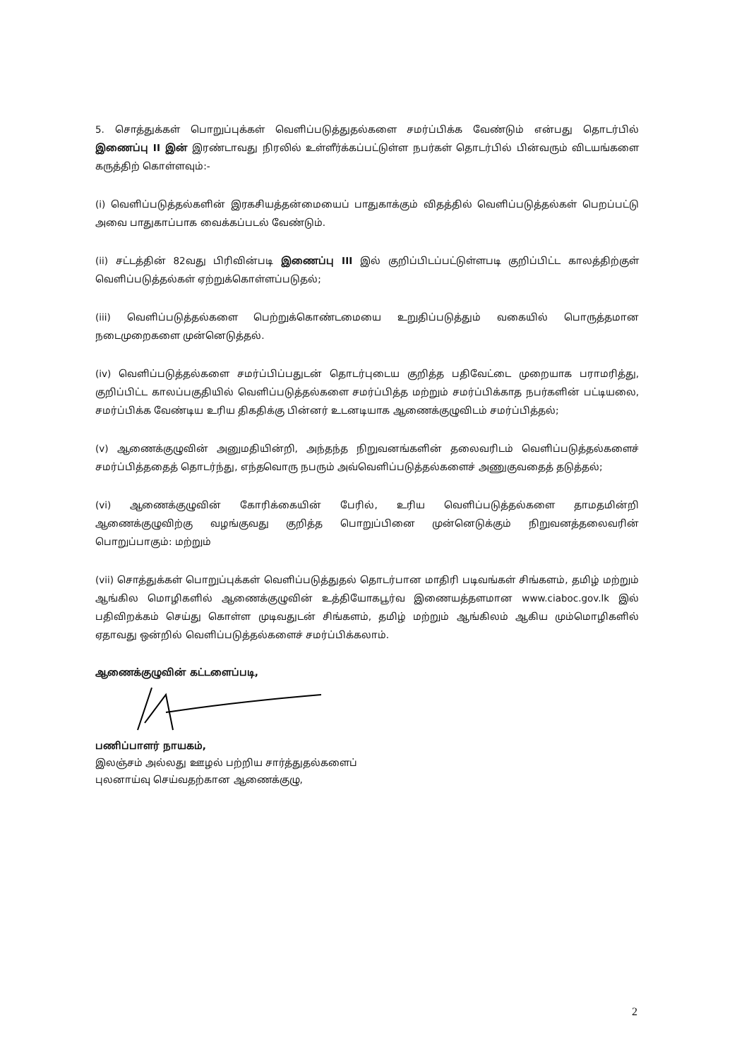5. சொத்துக்கள் பொறுப்புக்கள் வெளிப்படுத்துதல்களை சமர்ப்பிக்க வேண்டும் என்பது தொடர்பில் இணைப்பு II இன் இரண்டாவது நிரலில் உள்ளீர்க்கப்பட்டுள்ள நபர்கள் தொடர்பில் பின்வரும் விடயங்களை கருத்திற் கொள்ளவும்:-
(i) வெளிப்படுத்தல்களின் இரகசியத்தன்மையைப் பாதுகாக்கும் விதத்தில் வெளிப்படுத்தல்கள் பெறப்பட்டு அவை பாதுகாப்பாக வைக்கப்படல் வேண்டும்.
(ii) சட்டத்தின் 82வது பிரிவின்படி இணைப்பு III இல் குறிப்பிடப்பட்டுள்ளபடி குறிப்பிட்ட காலத்திற்குள் வெளிப்படுத்தல்கள் ஏற்றுக்கொள்ளப்படுதல்;
(iii) வெளிப்படுத்தல்களை பெற்றுக்கொண்டமையை உறுதிப்படுத்தும் வகையில் பொருத்தமான நடைமுறைகளை முன்னெடுத்தல்.
(iv) வெளிப்படுத்தல்களை சமர்ப்பிப்பதுடன் தொடர்புடைய குறித்த பதிவேட்டை முறையாக பராமரித்து, குறிப்பிட்ட காலப்பகுதியில் வெளிப்படுத்தல்களை சமர்ப்பித்த மற்றும் சமர்ப்பிக்காத நபர்களின் பட்டியலை, சமர்ப்பிக்க வேண்டிய உரிய திகதிக்கு பின்னர் உடனடியாக ஆணைக்குழுவிடம் சமர்ப்பித்தல்;
(v) ஆணைக்குழுவின் அனுமதியின்றி, அந்தந்த நிறுவனங்களின் தலைவரிடம் வெளிப்படுத்தல்களைச் சமர்ப்பித்ததைத் தொடர்ந்து, எந்தவொரு நபரும் அவ்வெளிப்படுத்தல்களைச் அணுகுவதைத் தடுத்தல்;
(vi) ஆணைக்குழுவின் கோரிக்கையின் பேரில், உரிய வெளிப்படுத்தல்களை தாமதமின்றி ஆணைக்குழுவிற்கு வழங்குவது குறித்த பொறுப்பினை முன்னெடுக்கும் நிறுவனத்தலைவரின் பொறுப்பாகும்: மற்றும்
(vii) சொத்துக்கள் பொறுப்புக்கள் வெளிப்படுத்துதல் தொடர்பான மாதிரி படிவங்கள் சிங்களம், தமிழ் மற்றும் ஆங்கில மொழிகளில் ஆணைக்குழுவின் உத்தியோகபூர்வ இணையத்தளமான www.ciaboc.gov.lk இல் பதிவிறக்கம் செய்து கொள்ள முடிவதுடன் சிங்களம், தமிழ் மற்றும் ஆங்கிலம் ஆகிய மும்மொழிகளில் ஏதாவது ஒன்றில் வெளிப்படுத்தல்களைச் சமர்ப்பிக்கலாம்.
ஆணைக்குழுவின் கட்டளைப்படி,
பணிப்பாளர் நாயகம்,
இலஞ்சம் அல்லது ஊழல் பற்றிய சார்த்துதல்களைப்
புலனாய்வு செய்வதற்கான ஆணைக்குழு,
2